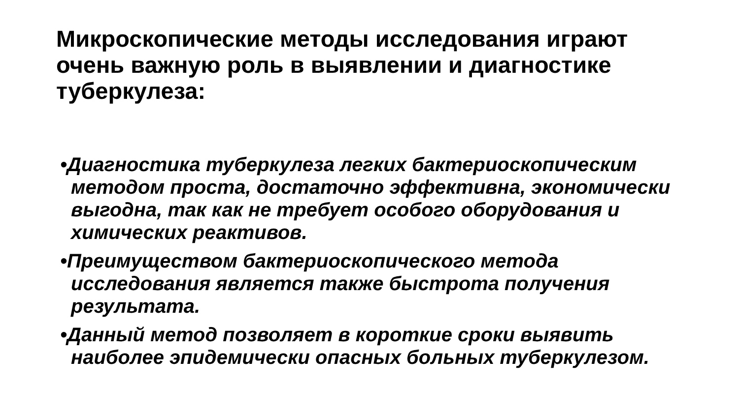Микроскопические методы исследования играют очень важную роль в выявлении и диагностике туберкулеза:
•Диагностика туберкулеза легких бактериоскопическим методом проста, достаточно эффективна, экономически выгодна, так как не требует особого оборудования и химических реактивов.
•Преимуществом бактериоскопического метода исследования является также быстрота получения результата.
•Данный метод позволяет в короткие сроки выявить наиболее эпидемически опасных больных туберкулезом.